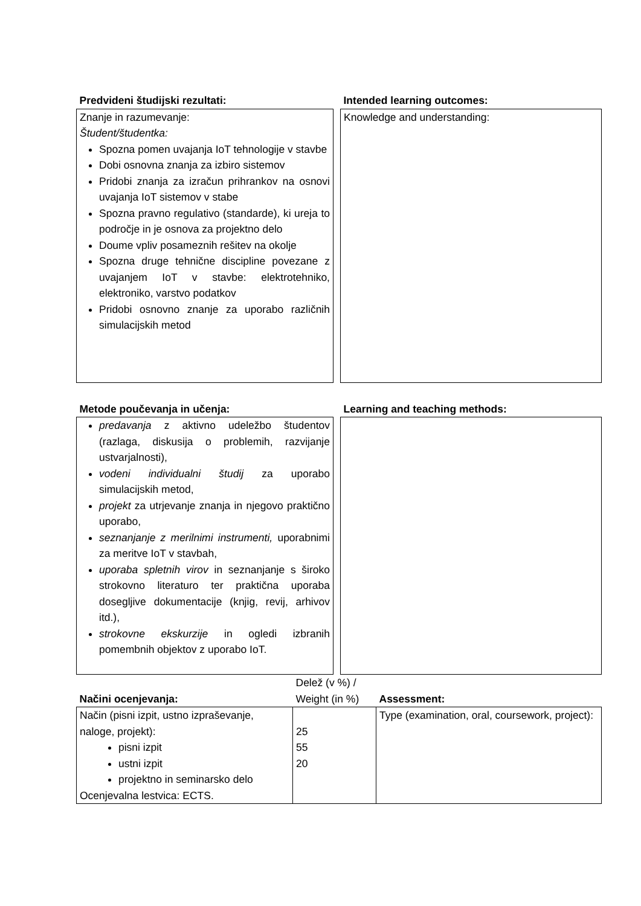| Predvideni študijski rezultati: | | Intended learning outcomes: |
| Znanje in razumevanje: Študent/študentka: Spozna pomen uvajanja IoT tehnologije v stavbe Dobi osnovna znanja za izbiro sistemov Pridobi znanja za izračun prihrankov na osnovi uvajanja IoT sistemov v stabe Spozna pravno regulativo (standarde), ki ureja to področje in je osnova za projektno delo Doume vpliv posameznih rešitev na okolje Spozna druge tehnične discipline povezane z uvajanjem IoT v stavbe: elektrotehniko, elektroniko, varstvo podatkov Pridobi osnovno znanje za uporabo različnih simulacijskih metod | | Knowledge and understanding: |
| Metode poučevanja in učenja: | | Learning and teaching methods: |
| predavanja z aktivno udeležbo študentov (razlaga, diskusija o problemih, razvijanje ustvarjalnosti), vodeni individualni študij za uporabo simulacijskih metod, projekt za utrjevanje znanja in njegovo praktično uporabo, seznanjanje z merilnimi instrumenti, uporabnimi za meritve IoT v stavbah, uporaba spletnih virov in seznanjanje s široko strokovno literaturo ter praktična uporaba dosegljive dokumentacije (knjig, revij, arhivov itd.), strokovne ekskurzije in ogledi izbranih pomembnih objektov z uporabo IoT. | | |
| Načini ocenjevanja: | Delež (v %) / Weight (in %) | Assessment: |
| Način (pisni izpit, ustno izpraševanje, naloge, projekt): pisni izpit ustni izpit projektno in seminarsko delo Ocenjevalna lestvica: ECTS. | 25 55 20 | Type (examination, oral, coursework, project): |